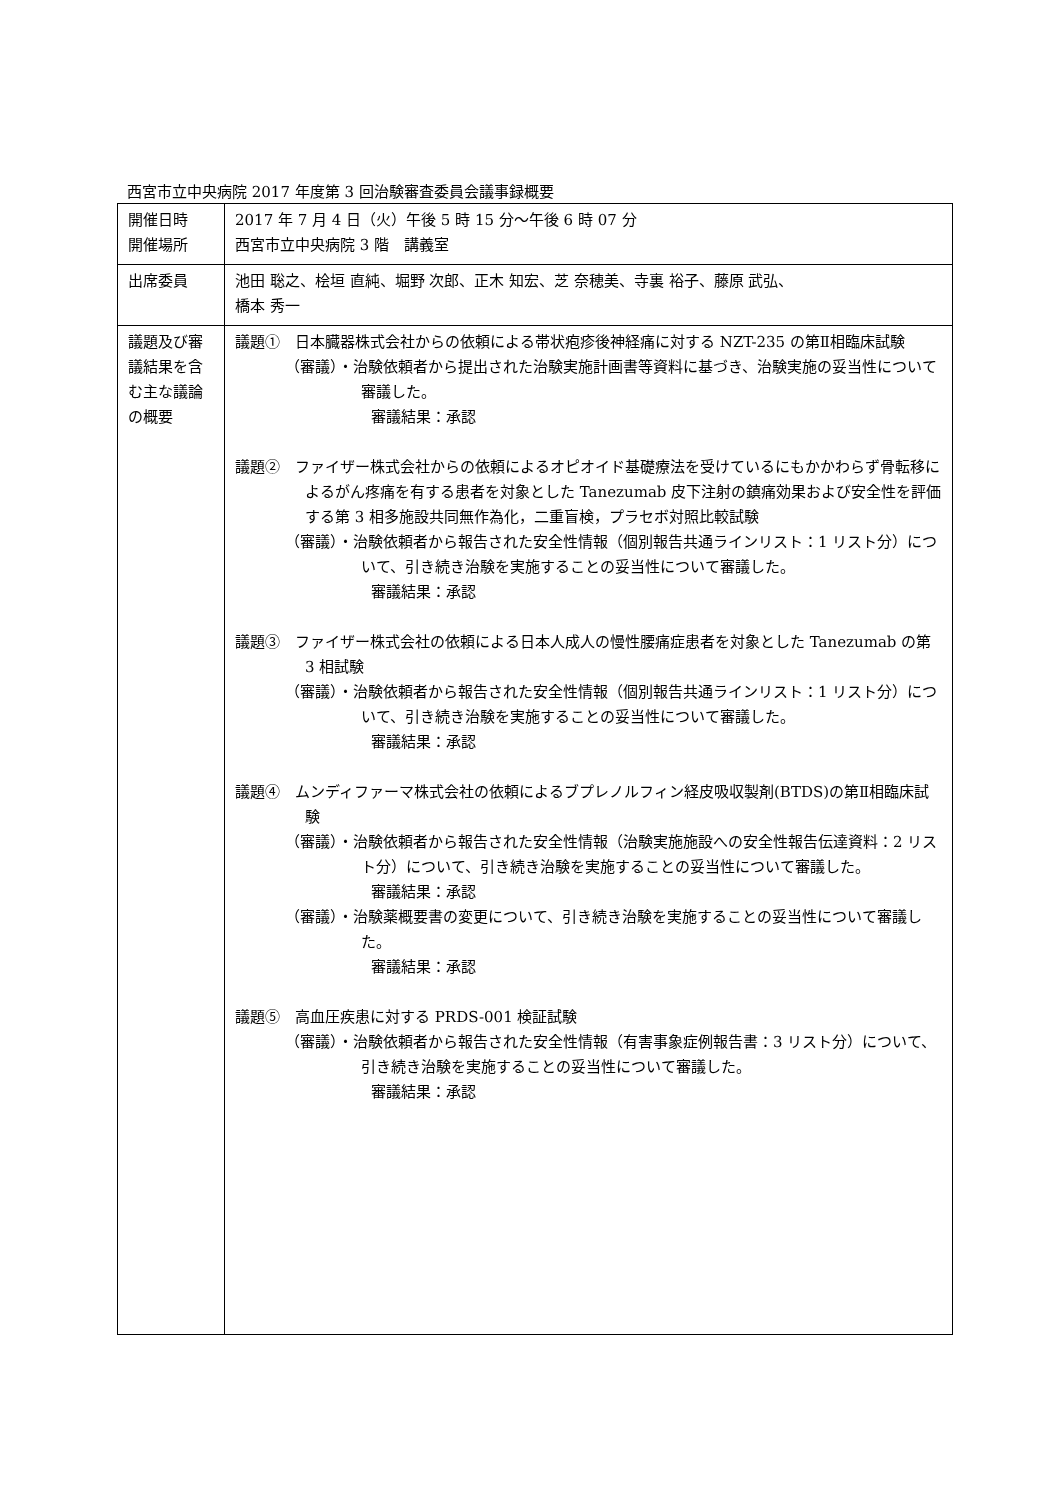西宮市立中央病院 2017 年度第 3 回治験審査委員会議事録概要
| 開催日時 開催場所 | 2017 年 7 月 4 日（火）午後 5 時 15 分～午後 6 時 07 分 西宮市立中央病院 3 階 講義室 |
| 出席委員 | 池田 聡之、桧垣 直純、堀野 次郎、正木 知宏、芝 奈穂美、寺裏 裕子、藤原 武弘、 橋本 秀一 |
| 議題及び審議結果を含む主な議論の概要 | 議題① 日本臓器株式会社からの依頼による帯状疱疹後神経痛に対する NZT-235 の第Ⅱ相臨床試験 （審議）・治験依頼者から提出された治験実施計画書等資料に基づき、治験実施の妥当性について審議した。 審議結果：承認 議題② ファイザー株式会社からの依頼によるオピオイド基礎療法を受けているにもかかわらず骨転移によるがん疼痛を有する患者を対象とした Tanezumab 皮下注射の鎮痛効果および安全性を評価する第 3 相多施設共同無作為化，二重盲検，プラセボ対照比較試験 （審議）・治験依頼者から報告された安全性情報（個別報告共通ラインリスト：1 リスト分）について、引き続き治験を実施することの妥当性について審議した。 審議結果：承認 議題③ ファイザー株式会社の依頼による日本人成人の慢性腰痛症患者を対象とした Tanezumab の第 3 相試験 （審議）・治験依頼者から報告された安全性情報（個別報告共通ラインリスト：1 リスト分）について、引き続き治験を実施することの妥当性について審議した。 審議結果：承認 議題④ ムンディファーマ株式会社の依頼によるブプレノルフィン経皮吸収製剤(BTDS)の第Ⅱ相臨床試験 （審議）・治験依頼者から報告された安全性情報（治験実施施設への安全性報告伝達資料：2 リスト分）について、引き続き治験を実施することの妥当性について審議した。 審議結果：承認 （審議）・治験薬概要書の変更について、引き続き治験を実施することの妥当性について審議した。 審議結果：承認 議題⑤ 高血圧疾患に対する PRDS-001 検証試験 （審議）・治験依頼者から報告された安全性情報（有害事象症例報告書：3 リスト分）について、引き続き治験を実施することの妥当性について審議した。 審議結果：承認 |